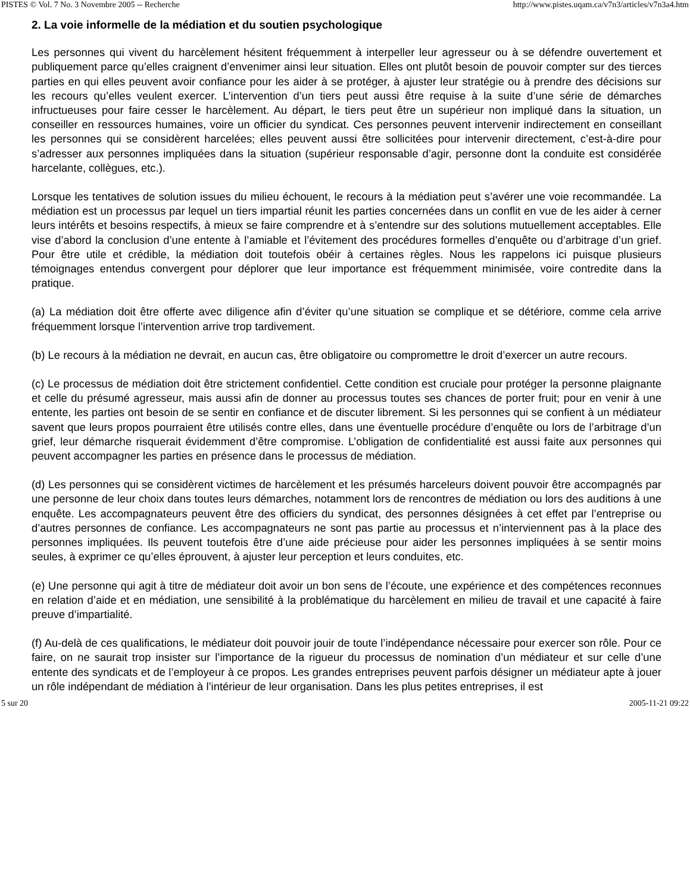PISTES © Vol. 7 No. 3 Novembre 2005 -- Recherche http://www.pistes.uqam.ca/v7n3/articles/v7n3a4.htm
2. La voie informelle de la médiation et du soutien psychologique
Les personnes qui vivent du harcèlement hésitent fréquemment à interpeller leur agresseur ou à se défendre ouvertement et publiquement parce qu’elles craignent d’envenimer ainsi leur situation. Elles ont plutôt besoin de pouvoir compter sur des tierces parties en qui elles peuvent avoir confiance pour les aider à se protéger, à ajuster leur stratégie ou à prendre des décisions sur les recours qu’elles veulent exercer. L’intervention d’un tiers peut aussi être requise à la suite d’une série de démarches infructueuses pour faire cesser le harcèlement. Au départ, le tiers peut être un supérieur non impliqué dans la situation, un conseiller en ressources humaines, voire un officier du syndicat. Ces personnes peuvent intervenir indirectement en conseillant les personnes qui se considèrent harcelées; elles peuvent aussi être sollicitées pour intervenir directement, c’est-à-dire pour s’adresser aux personnes impliquées dans la situation (supérieur responsable d’agir, personne dont la conduite est considérée harcelante, collègues, etc.).
Lorsque les tentatives de solution issues du milieu échouent, le recours à la médiation peut s’avérer une voie recommandée. La médiation est un processus par lequel un tiers impartial réunit les parties concernées dans un conflit en vue de les aider à cerner leurs intérêts et besoins respectifs, à mieux se faire comprendre et à s’entendre sur des solutions mutuellement acceptables. Elle vise d’abord la conclusion d’une entente à l’amiable et l’évitement des procédures formelles d’enquête ou d’arbitrage d’un grief. Pour être utile et crédible, la médiation doit toutefois obéir à certaines règles. Nous les rappelons ici puisque plusieurs témoignages entendus convergent pour déplorer que leur importance est fréquemment minimisée, voire contredite dans la pratique.
(a) La médiation doit être offerte avec diligence afin d’éviter qu’une situation se complique et se détériore, comme cela arrive fréquemment lorsque l’intervention arrive trop tardivement.
(b) Le recours à la médiation ne devrait, en aucun cas, être obligatoire ou compromettre le droit d’exercer un autre recours.
(c) Le processus de médiation doit être strictement confidentiel. Cette condition est cruciale pour protéger la personne plaignante et celle du présumé agresseur, mais aussi afin de donner au processus toutes ses chances de porter fruit; pour en venir à une entente, les parties ont besoin de se sentir en confiance et de discuter librement. Si les personnes qui se confient à un médiateur savent que leurs propos pourraient être utilisés contre elles, dans une éventuelle procédure d’enquête ou lors de l’arbitrage d’un grief, leur démarche risquerait évidemment d’être compromise. L’obligation de confidentialité est aussi faite aux personnes qui peuvent accompagner les parties en présence dans le processus de médiation.
(d) Les personnes qui se considèrent victimes de harcèlement et les présumés harceleurs doivent pouvoir être accompagnés par une personne de leur choix dans toutes leurs démarches, notamment lors de rencontres de médiation ou lors des auditions à une enquête. Les accompagnateurs peuvent être des officiers du syndicat, des personnes désignées à cet effet par l’entreprise ou d’autres personnes de confiance. Les accompagnateurs ne sont pas partie au processus et n’interviennent pas à la place des personnes impliquées. Ils peuvent toutefois être d’une aide précieuse pour aider les personnes impliquées à se sentir moins seules, à exprimer ce qu’elles éprouvent, à ajuster leur perception et leurs conduites, etc.
(e) Une personne qui agit à titre de médiateur doit avoir un bon sens de l’écoute, une expérience et des compétences reconnues en relation d’aide et en médiation, une sensibilité à la problématique du harcèlement en milieu de travail et une capacité à faire preuve d’impartialité.
(f) Au-delà de ces qualifications, le médiateur doit pouvoir jouir de toute l’indépendance nécessaire pour exercer son rôle. Pour ce faire, on ne saurait trop insister sur l’importance de la rigueur du processus de nomination d’un médiateur et sur celle d’une entente des syndicats et de l’employeur à ce propos. Les grandes entreprises peuvent parfois désigner un médiateur apte à jouer un rôle indépendant de médiation à l’intérieur de leur organisation. Dans les plus petites entreprises, il est
5 sur 20 2005-11-21 09:22